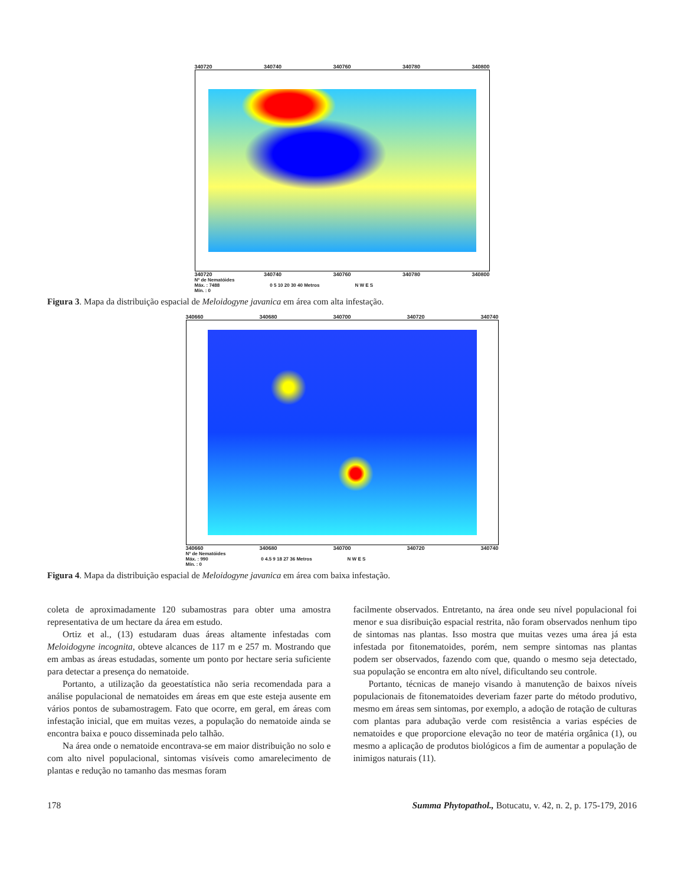340720 340740 340760 340780 340800
340720 340740 340760 340780 340800
Nº de Nematóides
Máx. : 7488
Mín. : 0 0 5 10 20 30 40 Metros N W E S
Figura 3. Mapa da distribuição espacial de Meloidogyne javanica em área com alta infestação.
340660 340680 340700 340720 340740
340660 340680 340700 340720 340740
Nº de Nematóides
Máx. : 990
Mín. : 0 0 4.5 9 18 27 36 Metros N W E S
Figura 4. Mapa da distribuição espacial de Meloidogyne javanica em área com baixa infestação.
coleta de aproximadamente 120 subamostras para obter uma amostra representativa de um hectare da área em estudo.
Ortiz et al., (13) estudaram duas áreas altamente infestadas com Meloidogyne incognita, obteve alcances de 117 m e 257 m. Mostrando que em ambas as áreas estudadas, somente um ponto por hectare seria suficiente para detectar a presença do nematoide.
Portanto, a utilização da geoestatística não seria recomendada para a análise populacional de nematoides em áreas em que este esteja ausente em vários pontos de subamostragem. Fato que ocorre, em geral, em áreas com infestação inicial, que em muitas vezes, a população do nematoide ainda se encontra baixa e pouco disseminada pelo talhão.
Na área onde o nematoide encontrava-se em maior distribuição no solo e com alto nivel populacional, sintomas visíveis como amarelecimento de plantas e redução no tamanho das mesmas foram
facilmente observados. Entretanto, na área onde seu nível populacional foi menor e sua disribuição espacial restrita, não foram observados nenhum tipo de sintomas nas plantas. Isso mostra que muitas vezes uma área já esta infestada por fitonematoides, porém, nem sempre sintomas nas plantas podem ser observados, fazendo com que, quando o mesmo seja detectado, sua população se encontra em alto nível, dificultando seu controle.
Portanto, técnicas de manejo visando à manutenção de baixos níveis populacionais de fitonematoides deveriam fazer parte do método produtivo, mesmo em áreas sem sintomas, por exemplo, a adoção de rotação de culturas com plantas para adubação verde com resistência a varias espécies de nematoides e que proporcione elevação no teor de matéria orgânica (1), ou mesmo a aplicação de produtos biológicos a fim de aumentar a população de inimigos naturais (11).
178 Summa Phytopathol., Botucatu, v. 42, n. 2, p. 175-179, 2016